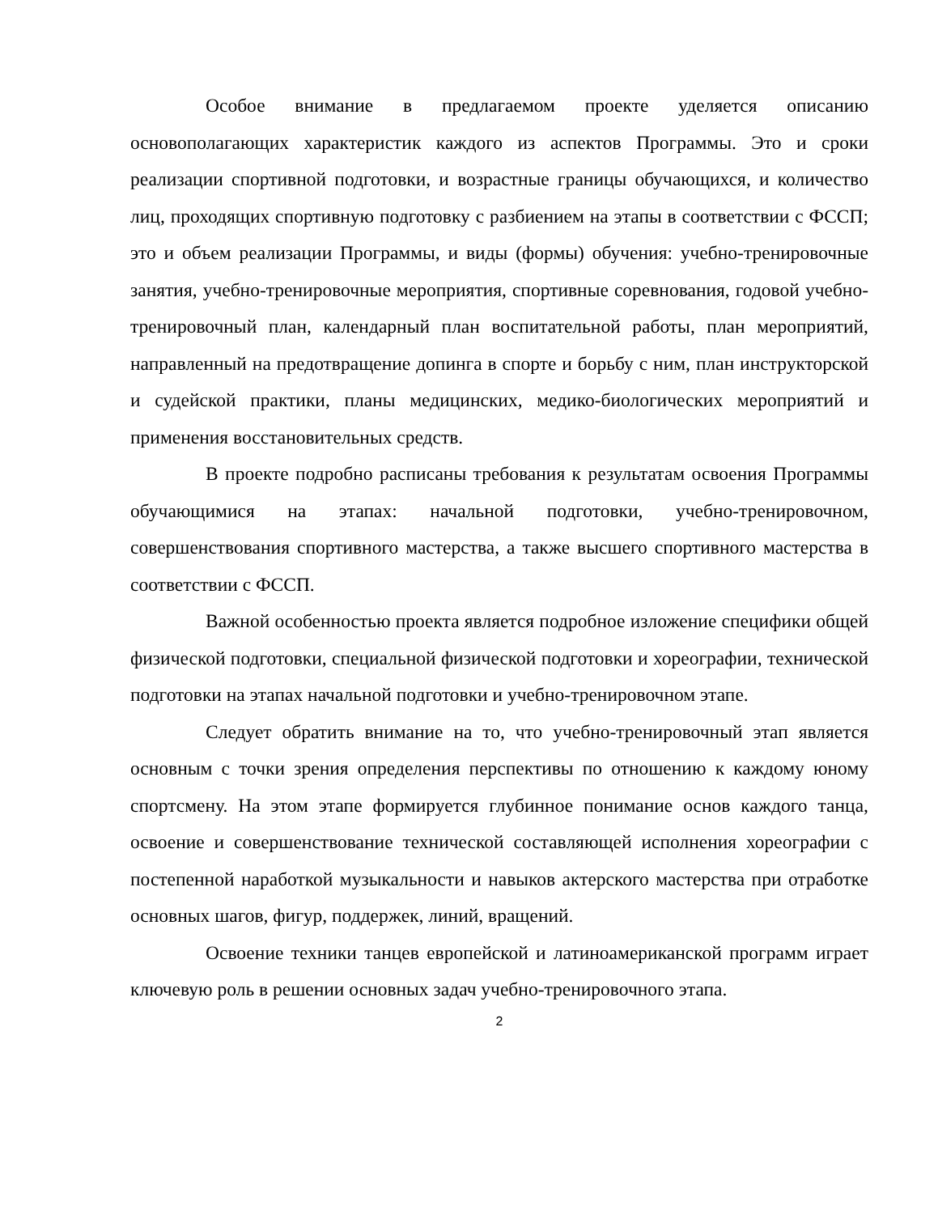Особое внимание в предлагаемом проекте уделяется описанию основополагающих характеристик каждого из аспектов Программы. Это и сроки реализации спортивной подготовки, и возрастные границы обучающихся, и количество лиц, проходящих спортивную подготовку с разбиением на этапы в соответствии с ФССП; это и объем реализации Программы, и виды (формы) обучения: учебно-тренировочные занятия, учебно-тренировочные мероприятия, спортивные соревнования, годовой учебно-тренировочный план, календарный план воспитательной работы, план мероприятий, направленный на предотвращение допинга в спорте и борьбу с ним, план инструкторской и судейской практики, планы медицинских, медико-биологических мероприятий и применения восстановительных средств.
В проекте подробно расписаны требования к результатам освоения Программы обучающимися на этапах: начальной подготовки, учебно-тренировочном, совершенствования спортивного мастерства, а также высшего спортивного мастерства в соответствии с ФССП.
Важной особенностью проекта является подробное изложение специфики общей физической подготовки, специальной физической подготовки и хореографии, технической подготовки на этапах начальной подготовки и учебно-тренировочном этапе.
Следует обратить внимание на то, что учебно-тренировочный этап является основным с точки зрения определения перспективы по отношению к каждому юному спортсмену. На этом этапе формируется глубинное понимание основ каждого танца, освоение и совершенствование технической составляющей исполнения хореографии с постепенной наработкой музыкальности и навыков актерского мастерства при отработке основных шагов, фигур, поддержек, линий, вращений.
Освоение техники танцев европейской и латиноамериканской программ играет ключевую роль в решении основных задач учебно-тренировочного этапа.
2